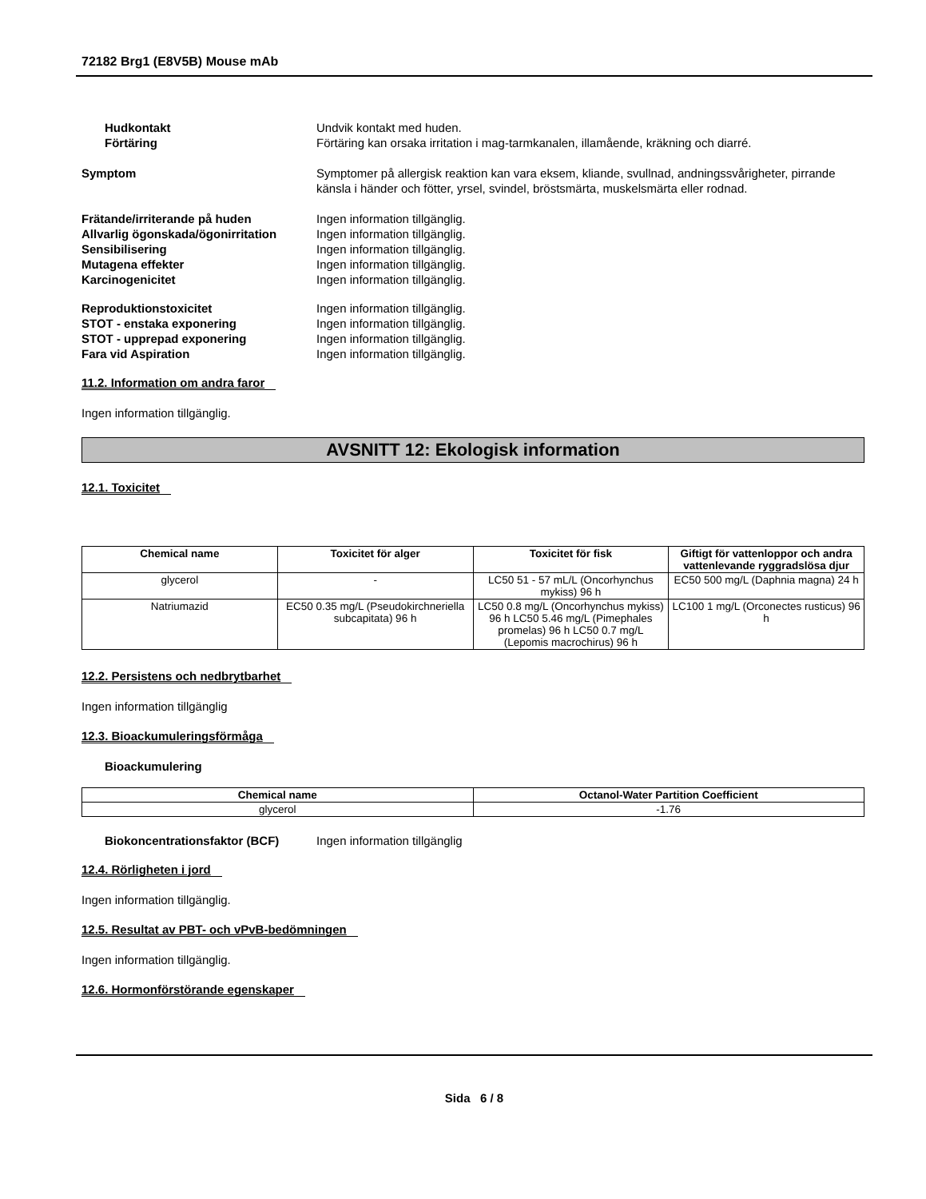72182 Brg1 (E8V5B) Mouse mAb
Hudkontakt Undvik kontakt med huden.
Förtäring Förtäring kan orsaka irritation i mag-tarmkanalen, illamående, kräkning och diarré.
Symptom Symptomer på allergisk reaktion kan vara eksem, kliande, svullnad, andningssvårigheter, pirrande känsla i händer och fötter, yrsel, svindel, bröstsmärta, muskelsmärta eller rodnad.
Frätande/irriterande på huden Ingen information tillgänglig.
Allvarlig ögonskada/ögonirritation
Ingen information tillgänglig.
Sensibilisering Ingen information tillgänglig.
Mutagena effekter Ingen information tillgänglig.
Karcinogenicitet Ingen information tillgänglig.
Reproduktionstoxicitet Ingen information tillgänglig.
STOT - enstaka exponering Ingen information tillgänglig.
STOT - upprepad exponering Ingen information tillgänglig.
Fara vid Aspiration Ingen information tillgänglig.
11.2. Information om andra faror
Ingen information tillgänglig.
AVSNITT 12: Ekologisk information
12.1. Toxicitet
| Chemical name | Toxicitet för alger | Toxicitet för fisk | Giftigt för vattenloppor och andra vattenlevande ryggradslösa djur |
| --- | --- | --- | --- |
| glycerol | - | LC50 51 - 57 mL/L (Oncorhynchus mykiss) 96 h | EC50 500 mg/L (Daphnia magna) 24 h |
| Natriumazid | EC50 0.35 mg/L (Pseudokirchneriella subcapitata) 96 h | LC50 0.8 mg/L (Oncorhynchus mykiss) 96 h LC50 5.46 mg/L (Pimephales promelas) 96 h LC50 0.7 mg/L (Lepomis macrochirus) 96 h | LC100 1 mg/L (Orconectes rusticus) 96 h |
12.2. Persistens och nedbrytbarhet
Ingen information tillgänglig
12.3. Bioackumuleringsförmåga
Bioackumulering
| Chemical name | Octanol-Water Partition Coefficient |
| --- | --- |
| glycerol | -1.76 |
Biokoncentrationsfaktor (BCF) Ingen information tillgänglig
12.4. Rörligheten i jord
Ingen information tillgänglig.
12.5. Resultat av PBT- och vPvB-bedömningen
Ingen information tillgänglig.
12.6. Hormonförstörande egenskaper
Sida 6 / 8